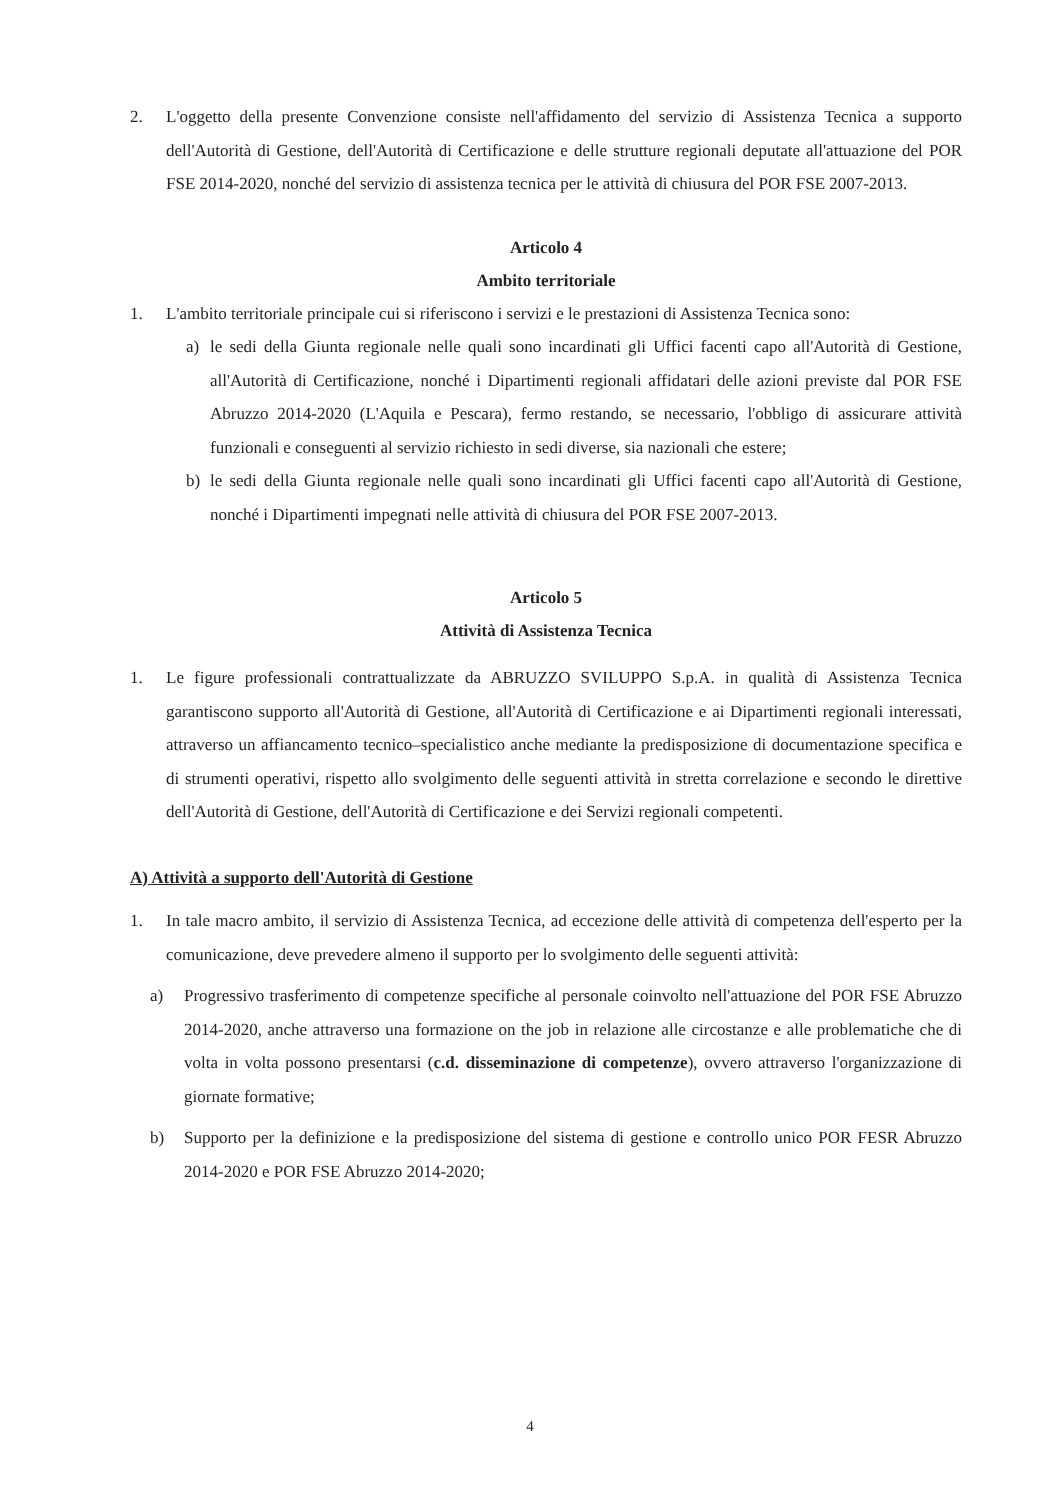2. L'oggetto della presente Convenzione consiste nell'affidamento del servizio di Assistenza Tecnica a supporto dell'Autorità di Gestione, dell'Autorità di Certificazione e delle strutture regionali deputate all'attuazione del POR FSE 2014-2020, nonché del servizio di assistenza tecnica per le attività di chiusura del POR FSE 2007-2013.
Articolo 4
Ambito territoriale
1. L'ambito territoriale principale cui si riferiscono i servizi e le prestazioni di Assistenza Tecnica sono:
a) le sedi della Giunta regionale nelle quali sono incardinati gli Uffici facenti capo all'Autorità di Gestione, all'Autorità di Certificazione, nonché i Dipartimenti regionali affidatari delle azioni previste dal POR FSE Abruzzo 2014-2020 (L'Aquila e Pescara), fermo restando, se necessario, l'obbligo di assicurare attività funzionali e conseguenti al servizio richiesto in sedi diverse, sia nazionali che estere;
b) le sedi della Giunta regionale nelle quali sono incardinati gli Uffici facenti capo all'Autorità di Gestione, nonché i Dipartimenti impegnati nelle attività di chiusura del POR FSE 2007-2013.
Articolo 5
Attività di Assistenza Tecnica
1. Le figure professionali contrattualizzate da ABRUZZO SVILUPPO S.p.A. in qualità di Assistenza Tecnica garantiscono supporto all'Autorità di Gestione, all'Autorità di Certificazione e ai Dipartimenti regionali interessati, attraverso un affiancamento tecnico–specialistico anche mediante la predisposizione di documentazione specifica e di strumenti operativi, rispetto allo svolgimento delle seguenti attività in stretta correlazione e secondo le direttive dell'Autorità di Gestione, dell'Autorità di Certificazione e dei Servizi regionali competenti.
A) Attività a supporto dell'Autorità di Gestione
1. In tale macro ambito, il servizio di Assistenza Tecnica, ad eccezione delle attività di competenza dell'esperto per la comunicazione, deve prevedere almeno il supporto per lo svolgimento delle seguenti attività:
a) Progressivo trasferimento di competenze specifiche al personale coinvolto nell'attuazione del POR FSE Abruzzo 2014-2020, anche attraverso una formazione on the job in relazione alle circostanze e alle problematiche che di volta in volta possono presentarsi (c.d. disseminazione di competenze), ovvero attraverso l'organizzazione di giornate formative;
b) Supporto per la definizione e la predisposizione del sistema di gestione e controllo unico POR FESR Abruzzo 2014-2020 e POR FSE Abruzzo 2014-2020;
4